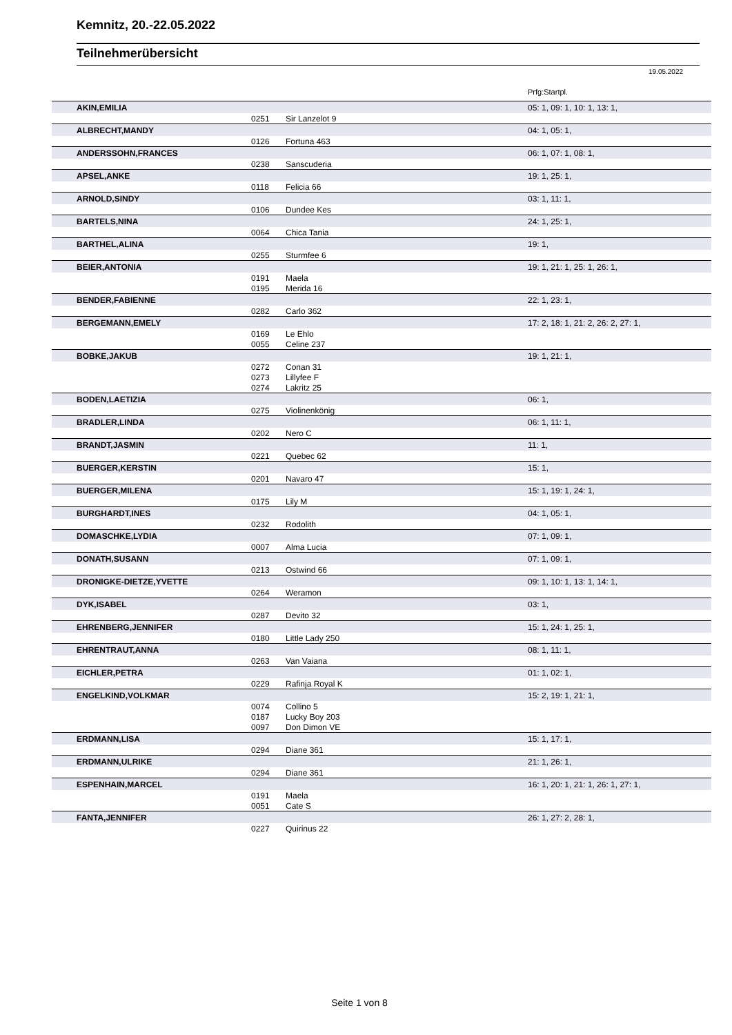Kemnitz, 20.-22.05.2022
Teilnehmerübersicht
19.05.2022
Prfg:Startpl.
| | AKIN,EMILIA | | | 05: 1, 09: 1, 10: 1, 13: 1, |
| | | 0251 | Sir Lanzelot 9 | |
| | ALBRECHT,MANDY | | | 04: 1, 05: 1, |
| | | 0126 | Fortuna 463 | |
| | ANDERSSOHN,FRANCES | | | 06: 1, 07: 1, 08: 1, |
| | | 0238 | Sanscuderia | |
| | APSEL,ANKE | | | 19: 1, 25: 1, |
| | | 0118 | Felicia 66 | |
| | ARNOLD,SINDY | | | 03: 1, 11: 1, |
| | | 0106 | Dundee Kes | |
| | BARTELS,NINA | | | 24: 1, 25: 1, |
| | | 0064 | Chica Tania | |
| | BARTHEL,ALINA | | | 19: 1, |
| | | 0255 | Sturmfee 6 | |
| | BEIER,ANTONIA | | | 19: 1, 21: 1, 25: 1, 26: 1, |
| | | 0191 | Maela | |
| | | 0195 | Merida 16 | |
| | BENDER,FABIENNE | | | 22: 1, 23: 1, |
| | | 0282 | Carlo 362 | |
| | BERGEMANN,EMELY | | | 17: 2, 18: 1, 21: 2, 26: 2, 27: 1, |
| | | 0169 | Le Ehlo | |
| | | 0055 | Celine 237 | |
| | BOBKE,JAKUB | | | 19: 1, 21: 1, |
| | | 0272 | Conan 31 | |
| | | 0273 | Lillyfee F | |
| | | 0274 | Lakritz 25 | |
| | BODEN,LAETIZIA | | | 06: 1, |
| | | 0275 | Violinenkönig | |
| | BRADLER,LINDA | | | 06: 1, 11: 1, |
| | | 0202 | Nero C | |
| | BRANDT,JASMIN | | | 11: 1, |
| | | 0221 | Quebec 62 | |
| | BUERGER,KERSTIN | | | 15: 1, |
| | | 0201 | Navaro 47 | |
| | BUERGER,MILENA | | | 15: 1, 19: 1, 24: 1, |
| | | 0175 | Lily M | |
| | BURGHARDT,INES | | | 04: 1, 05: 1, |
| | | 0232 | Rodolith | |
| | DOMASCHKE,LYDIA | | | 07: 1, 09: 1, |
| | | 0007 | Alma Lucia | |
| | DONATH,SUSANN | | | 07: 1, 09: 1, |
| | | 0213 | Ostwind 66 | |
| | DRONIGKE-DIETZE,YVETTE | | | 09: 1, 10: 1, 13: 1, 14: 1, |
| | | 0264 | Weramon | |
| | DYK,ISABEL | | | 03: 1, |
| | | 0287 | Devito 32 | |
| | EHRENBERG,JENNIFER | | | 15: 1, 24: 1, 25: 1, |
| | | 0180 | Little Lady 250 | |
| | EHRENTRAUT,ANNA | | | 08: 1, 11: 1, |
| | | 0263 | Van Vaiana | |
| | EICHLER,PETRA | | | 01: 1, 02: 1, |
| | | 0229 | Rafinja Royal K | |
| | ENGELKIND,VOLKMAR | | | 15: 2, 19: 1, 21: 1, |
| | | 0074 | Collino 5 | |
| | | 0187 | Lucky Boy 203 | |
| | | 0097 | Don Dimon VE | |
| | ERDMANN,LISA | | | 15: 1, 17: 1, |
| | | 0294 | Diane 361 | |
| | ERDMANN,ULRIKE | | | 21: 1, 26: 1, |
| | | 0294 | Diane 361 | |
| | ESPENHAIN,MARCEL | | | 16: 1, 20: 1, 21: 1, 26: 1, 27: 1, |
| | | 0191 | Maela | |
| | | 0051 | Cate S | |
| | FANTA,JENNIFER | | | 26: 1, 27: 2, 28: 1, |
| | | 0227 | Quirinus 22 | |
Seite 1 von 8